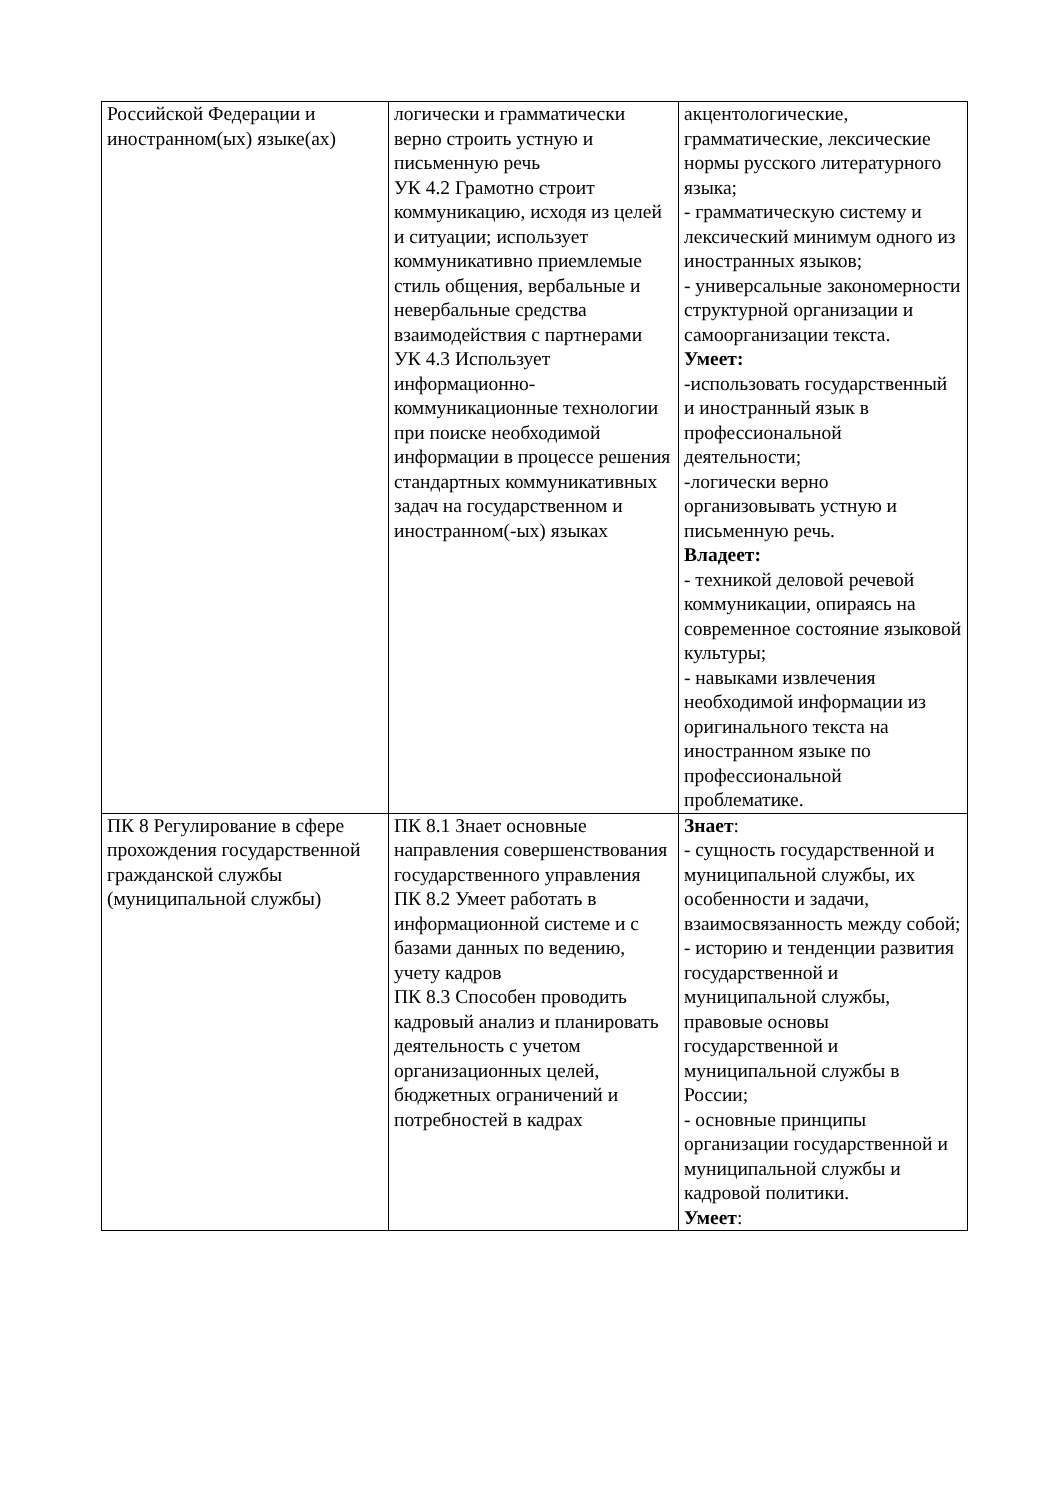| Российской Федерации и иностранном(ых) языке(ах) | логически и грамматически верно строить устную и письменную речь УК 4.2 Грамотно строит коммуникацию, исходя из целей и ситуации; использует коммуникативно приемлемые стиль общения, вербальные и невербальные средства взаимодействия с партнерами УК 4.3 Использует информационно-коммуникационные технологии при поиске необходимой информации в процессе решения стандартных коммуникативных задач на государственном и иностранном(-ых) языках | акцентологические, грамматические, лексические нормы русского литературного языка; - грамматическую систему и лексический минимум одного из иностранных языков; - универсальные закономерности структурной организации и самоорганизации текста. Умеет: -использовать государственный и иностранный язык в профессиональной деятельности; -логически верно организовывать устную и письменную речь. Владеет: - техникой деловой речевой коммуникации, опираясь на современное состояние языковой культуры; - навыками извлечения необходимой информации из оригинального текста на иностранном языке по профессиональной проблематике. |
| ПК 8 Регулирование в сфере прохождения государственной гражданской службы (муниципальной службы) | ПК 8.1 Знает основные направления совершенствования государственного управления ПК 8.2 Умеет работать в информационной системе и с базами данных по ведению, учету кадров ПК 8.3 Способен проводить кадровый анализ и планировать деятельность с учетом организационных целей, бюджетных ограничений и потребностей в кадрах | Знает : - сущность государственной и муниципальной службы, их особенности и задачи, взаимосвязанность между собой; - историю и тенденции развития государственной и муниципальной службы, правовые основы государственной и муниципальной службы в России; - основные принципы организации государственной и муниципальной службы и кадровой политики. Умеет : |